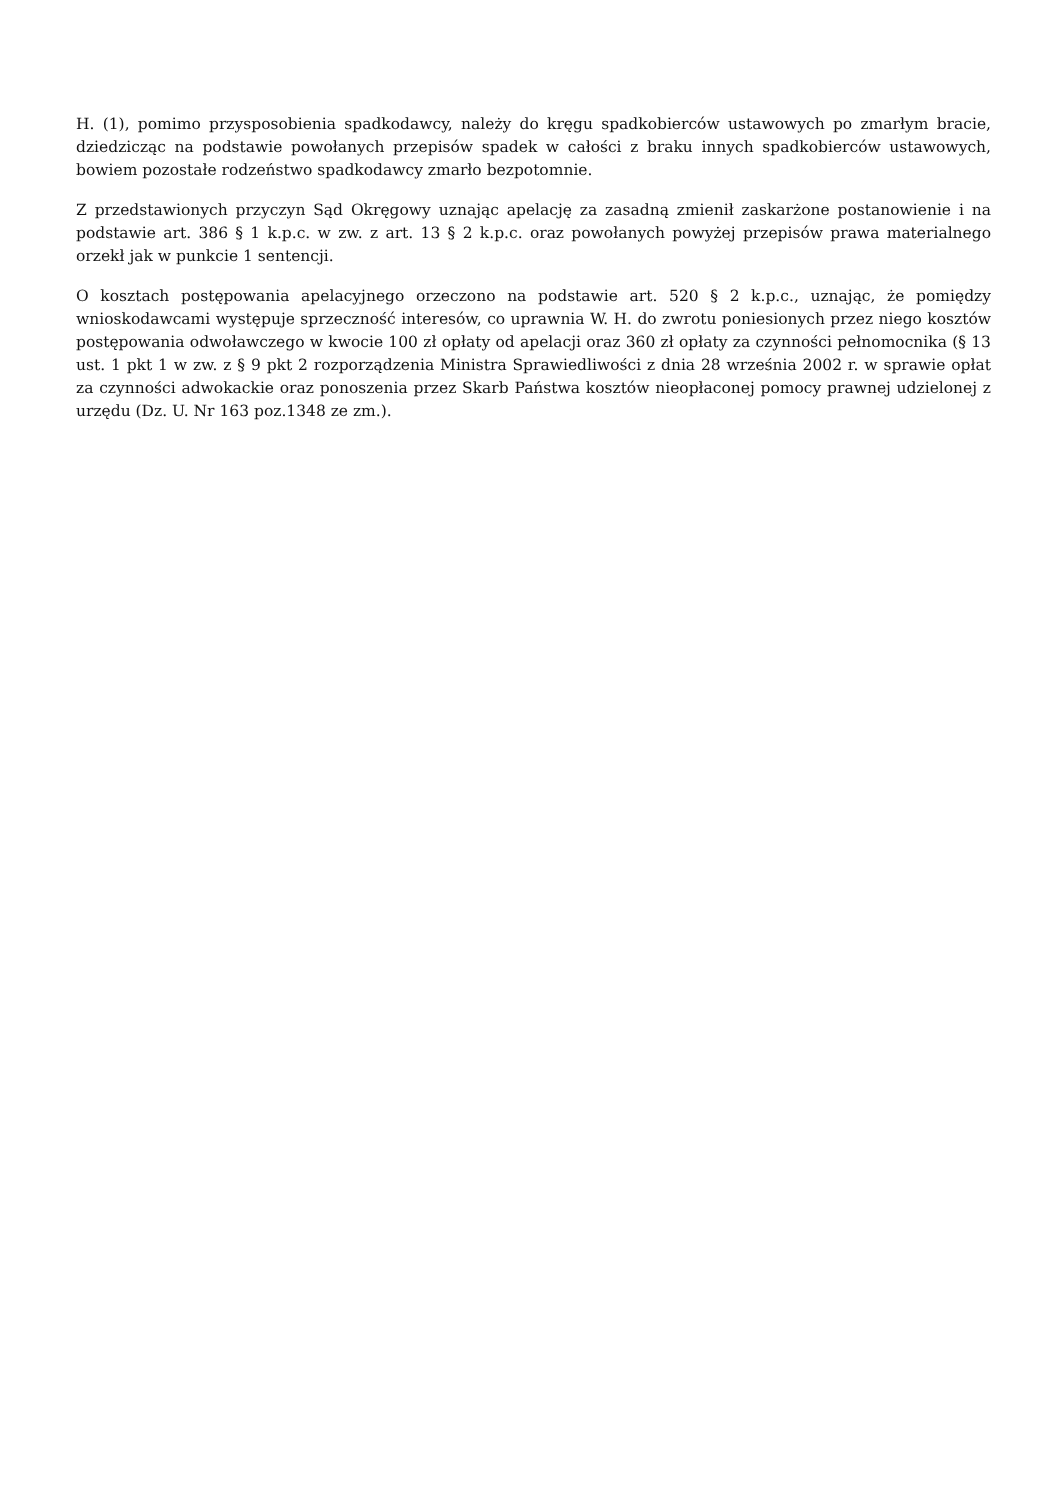H. (1), pomimo przysposobienia spadkodawcy, należy do kręgu spadkobierców ustawowych po zmarłym bracie, dziedzicząc na podstawie powołanych przepisów spadek w całości z braku innych spadkobierców ustawowych, bowiem pozostałe rodzeństwo spadkodawcy zmarło bezpotomnie.
Z przedstawionych przyczyn Sąd Okręgowy uznając apelację za zasadną zmienił zaskarżone postanowienie i na podstawie art. 386 § 1 k.p.c. w zw. z art. 13 § 2 k.p.c. oraz powołanych powyżej przepisów prawa materialnego orzekł jak w punkcie 1 sentencji.
O kosztach postępowania apelacyjnego orzeczono na podstawie art. 520 § 2 k.p.c., uznając, że pomiędzy wnioskodawcami występuje sprzeczność interesów, co uprawnia W. H. do zwrotu poniesionych przez niego kosztów postępowania odwoławczego w kwocie 100 zł opłaty od apelacji oraz 360 zł opłaty za czynności pełnomocnika (§ 13 ust. 1 pkt 1 w zw. z § 9 pkt 2 rozporządzenia Ministra Sprawiedliwości z dnia 28 września 2002 r. w sprawie opłat za czynności adwokackie oraz ponoszenia przez Skarb Państwa kosztów nieopłaconej pomocy prawnej udzielonej z urzędu (Dz. U. Nr 163 poz.1348 ze zm.).